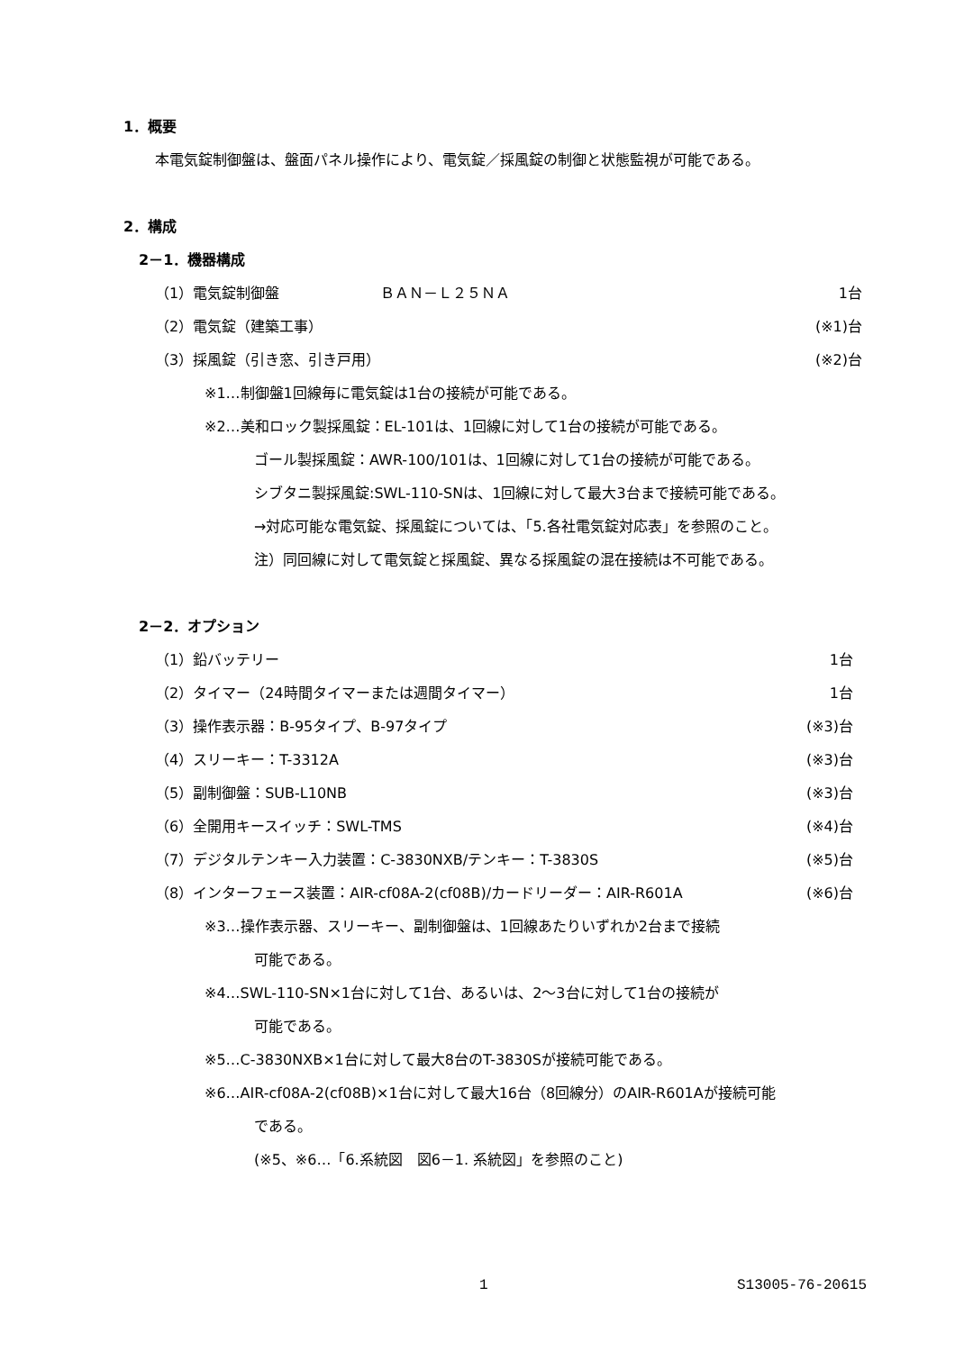1．概要
本電気錠制御盤は、盤面パネル操作により、電気錠／採風錠の制御と状態監視が可能である。
2．構成
2－1．機器構成
（1）電気錠制御盤　　　　　　　ＢＡＮ－Ｌ２５ＮＡ 1台
（2）電気錠（建築工事） (※1)台
（3）採風錠（引き窓、引き戸用） (※2)台
※1…制御盤1回線毎に電気錠は1台の接続が可能である。
※2…美和ロック製採風錠：EL-101は、1回線に対して1台の接続が可能である。
ゴール製採風錠：AWR-100/101は、1回線に対して1台の接続が可能である。
シブタニ製採風錠:SWL-110-SNは、1回線に対して最大3台まで接続可能である。
→対応可能な電気錠、採風錠については、「5.各社電気錠対応表」を参照のこと。
注）同回線に対して電気錠と採風錠、異なる採風錠の混在接続は不可能である。
2－2．オプション
（1）鉛バッテリー 1台
（2）タイマー（24時間タイマーまたは週間タイマー） 1台
（3）操作表示器：B-95タイプ、B-97タイプ (※3)台
（4）スリーキー：T-3312A (※3)台
（5）副制御盤：SUB-L10NB (※3)台
（6）全開用キースイッチ：SWL-TMS (※4)台
（7）デジタルテンキー入力装置：C-3830NXB/テンキー：T-3830S (※5)台
（8）インターフェース装置：AIR-cf08A-2(cf08B)/カードリーダー：AIR-R601A (※6)台
※3…操作表示器、スリーキー、副制御盤は、1回線あたりいずれか2台まで接続
可能である。
※4…SWL-110-SN×1台に対して1台、あるいは、2～3台に対して1台の接続が
可能である。
※5…C-3830NXB×1台に対して最大8台のT-3830Sが接続可能である。
※6…AIR-cf08A-2(cf08B)×1台に対して最大16台（8回線分）のAIR-R601Aが接続可能
である。
(※5、※6…「6.系統図　図6－1. 系統図」を参照のこと)
1 S13005-76-20615